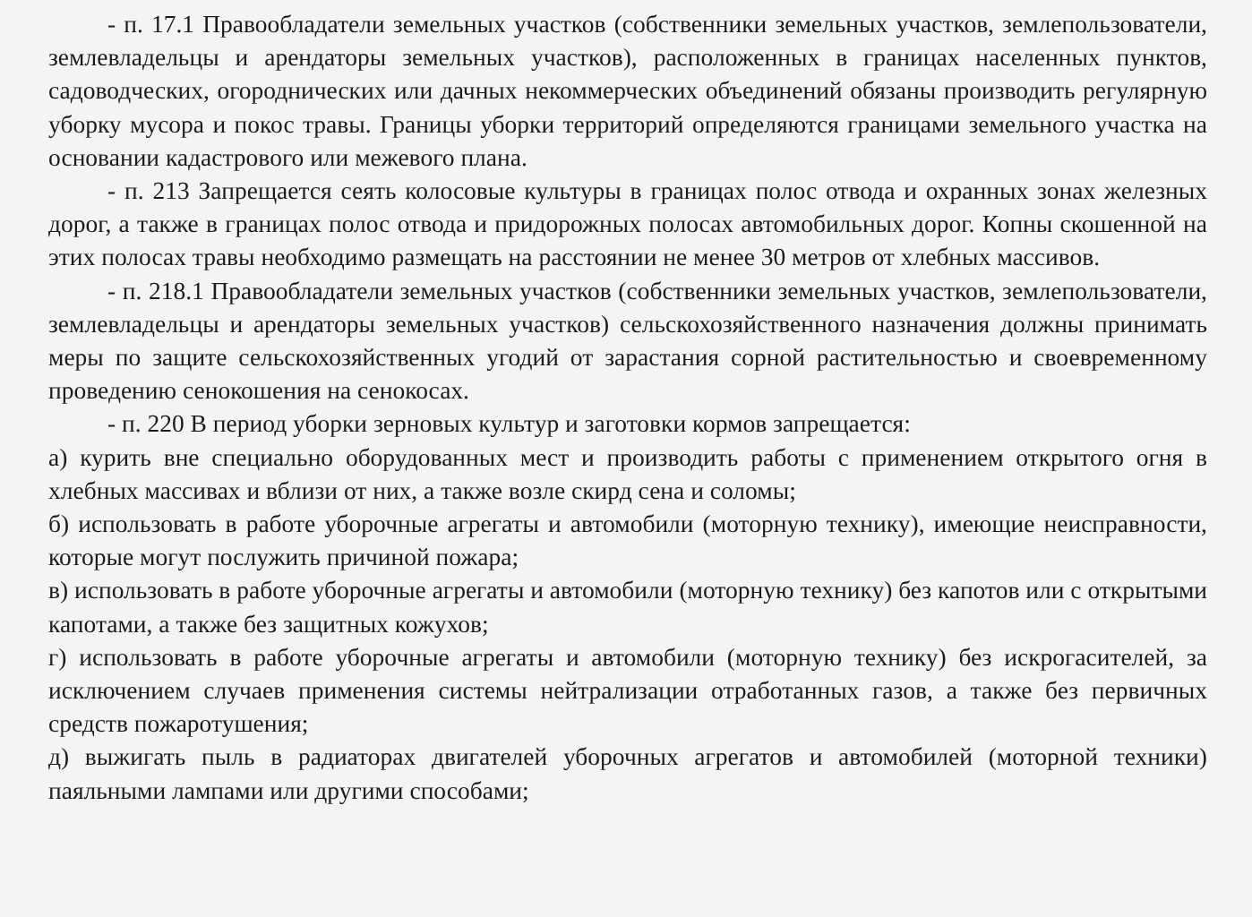- п. 17.1 Правообладатели земельных участков (собственники земельных участков, землепользователи, землевладельцы и арендаторы земельных участков), расположенных в границах населенных пунктов, садоводческих, огороднических или дачных некоммерческих объединений обязаны производить регулярную уборку мусора и покос травы. Границы уборки территорий определяются границами земельного участка на основании кадастрового или межевого плана.
- п. 213 Запрещается сеять колосовые культуры в границах полос отвода и охранных зонах железных дорог, а также в границах полос отвода и придорожных полосах автомобильных дорог. Копны скошенной на этих полосах травы необходимо размещать на расстоянии не менее 30 метров от хлебных массивов.
- п. 218.1 Правообладатели земельных участков (собственники земельных участков, землепользователи, землевладельцы и арендаторы земельных участков) сельскохозяйственного назначения должны принимать меры по защите сельскохозяйственных угодий от зарастания сорной растительностью и своевременному проведению сенокошения на сенокосах.
- п. 220 В период уборки зерновых культур и заготовки кормов запрещается:
а) курить вне специально оборудованных мест и производить работы с применением открытого огня в хлебных массивах и вблизи от них, а также возле скирд сена и соломы;
б) использовать в работе уборочные агрегаты и автомобили (моторную технику), имеющие неисправности, которые могут послужить причиной пожара;
в) использовать в работе уборочные агрегаты и автомобили (моторную технику) без капотов или с открытыми капотами, а также без защитных кожухов;
г) использовать в работе уборочные агрегаты и автомобили (моторную технику) без искрогасителей, за исключением случаев применения системы нейтрализации отработанных газов, а также без первичных средств пожаротушения;
д) выжигать пыль в радиаторах двигателей уборочных агрегатов и автомобилей (моторной техники) паяльными лампами или другими способами;